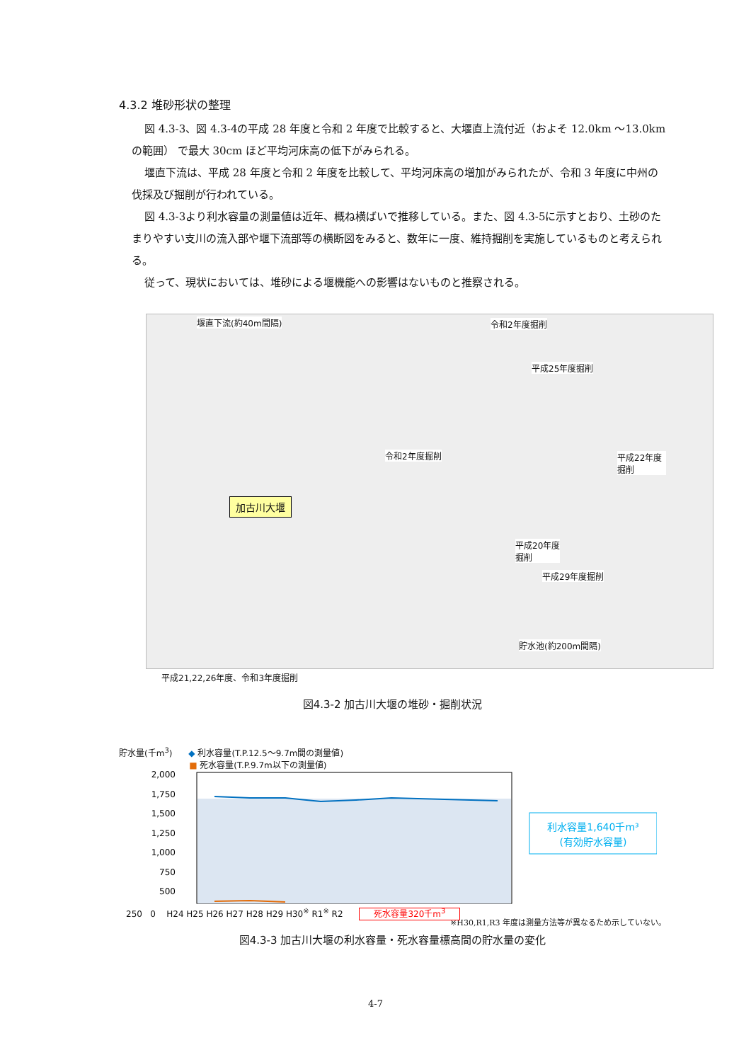4.3.2 堆砂形状の整理
図 4.3-3、図 4.3-4の平成 28 年度と令和 2 年度で比較すると、大堰直上流付近（およそ 12.0km ～13.0km の範囲） で最大 30cm ほど平均河床高の低下がみられる。
堰直下流は、平成 28 年度と令和 2 年度を比較して、平均河床高の増加がみられたが、令和 3 年度に中州の伐採及び掘削が行われている。
図 4.3-3より利水容量の測量値は近年、概ね横ばいで推移している。また、図 4.3-5に示すとおり、土砂のたまりやすい支川の流入部や堰下流部等の横断図をみると、数年に一度、維持掘削を実施しているものと考えられる。
従って、現状においては、堆砂による堰機能への影響はないものと推察される。
堰直下流(約40m間隔) 令和2年度掘削
平成25年度掘削
令和2年度掘削 平成22年度掘削
加古川大堰
平成20年度
掘削
平成29年度掘削
貯水池(約200m間隔)
平成21,22,26年度、令和3年度掘削
図4.3-2 加古川大堰の堆砂・掘削状況
貯水量(千m<sup>3</sup>) ◆ 利水容量(T.P.12.5～9.7m間の測量値)
■ 死水容量(T.P.9.7m以下の測量値)
2,000
1,750
1,500
1,250
1,000
750
500
利水容量1,640千m³
(有効貯水容量)
250 0 H24 H25 H26 H27 H28 H29 H30<sup>※</sup> R1<sup>※</sup> R2 死水容量320千m<sup>3</sup>
※H30,R1,R3 年度は測量方法等が異なるため示していない。
図4.3-3 加古川大堰の利水容量・死水容量標高間の貯水量の変化
4-7